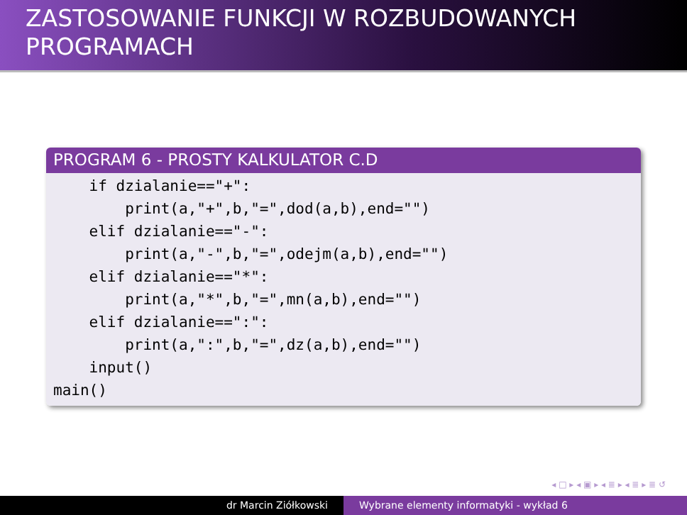ZASTOSOWANIE FUNKCJI W ROZBUDOWANYCH PROGRAMACH
PROGRAM 6 - PROSTY KALKULATOR C.D
if dzialanie=="+": print(a,"+",b,"=",dod(a,b),end="") elif dzialanie=="-": print(a,"-",b,"=",odejm(a,b),end="") elif dzialanie=="*": print(a,"*",b,"=",mn(a,b),end="") elif dzialanie==":": print(a,":",b,"=",dz(a,b),end="") input() main()
◂ □ ▸ ◂ ▣ ▸ ◂ ≣ ▸ ◂ ≣ ▸ ≣ ↺
dr Marcin Ziółkowski Wybrane elementy informatyki - wykład 6